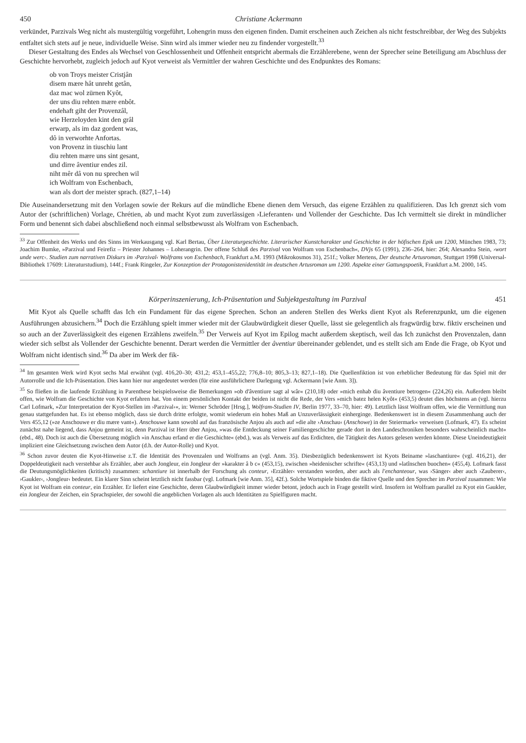450 Christiane Ackermann
verkündet, Parzivals Weg nicht als mustergültig vorgeführt, Lohengrin muss den eigenen finden. Damit erscheinen auch Zeichen als nicht festschreibbar, der Weg des Subjekts entfaltet sich stets auf je neue, individuelle Weise. Sinn wird als immer wieder neu zu findender vorgestellt.<sup>33</sup>
Dieser Gestaltung des Endes als Wechsel von Geschlossenheit und Offenheit entspricht abermals die Erzählerebene, wenn der Sprecher seine Beteiligung am Abschluss der Geschichte hervorhebt, zugleich jedoch auf Kyot verweist als Vermittler der wahren Geschichte und des Endpunktes des Romans:
ob von Troys meister Cristjân
disem mære hât unreht getân,
daz mac wol zürnen Kyôt,
der uns diu rehten mære enbôt.
endehaft giht der Provenzâl,
wie Herzeloyden kint den grâl
erwarp, als im daz gordent was,
dô in verworhte Anfortas.
von Provenz in tiuschiu lant
diu rehten mære uns sint gesant,
und dirre âventiur endes zil.
niht mêr dâ von nu sprechen wil
ich Wolfram von Eschenbach,
wan als dort der meister sprach. (827,1–14)
Die Auseinandersetzung mit den Vorlagen sowie der Rekurs auf die mündliche Ebene dienen dem Versuch, das eigene Erzählen zu qualifizieren. Das Ich grenzt sich vom Autor der (schriftlichen) Vorlage, Chrétien, ab und macht Kyot zum zuverlässigen ›Lieferanten‹ und Vollender der Geschichte. Das Ich vermittelt sie direkt in mündlicher Form und benennt sich dabei abschließend noch einmal selbstbewusst als Wolfram von Eschenbach.
<sup>33</sup> Zur Offenheit des Werks und des Sinns im Werkausgang vgl. Karl Bertau, Über Literaturgeschichte. Literarischer Kunstcharakter und Geschichte in der höfischen Epik um 1200, München 1983, 73; Joachim Bumke, »Parzival und Feirefiz – Priester Johannes – Loherangrin. Der offene Schluß des Parzival von Wolfram von Eschenbach«, DVjs 65 (1991), 236–264, hier: 264; Alexandra Stein, ›wort unde werc‹. Studien zum narrativen Diskurs im ›Parzival‹ Wolframs von Eschenbach, Frankfurt a.M. 1993 (Mikrokosmos 31), 251f.; Volker Mertens, Der deutsche Artusroman, Stuttgart 1998 (Universal-Bibliothek 17609: Literaturstudium), 144f.; Frank Ringeler, Zur Konzeption der Protagonistenidentität im deutschen Artusroman um 1200. Aspekte einer Gattungspoetik, Frankfurt a.M. 2000, 145.
Körperinszenierung, Ich-Präsentation und Subjektgestaltung im Parzival 451
Mit Kyot als Quelle schafft das Ich ein Fundament für das eigene Sprechen. Schon an anderen Stellen des Werks dient Kyot als Referenzpunkt, um die eigenen Ausführungen abzusichern.<sup>34</sup> Doch die Erzählung spielt immer wieder mit der Glaubwürdigkeit dieser Quelle, lässt sie gelegentlich als fragwürdig bzw. fiktiv erscheinen und so auch an der Zuverlässigkeit des eigenen Erzählens zweifeln.<sup>35</sup> Der Verweis auf Kyot im Epilog macht außerdem skeptisch, weil das Ich zunächst den Provenzalen, dann wieder sich selbst als Vollender der Geschichte benennt. Derart werden die Vermittler der âventiur übereinander geblendet, und es stellt sich am Ende die Frage, ob Kyot und Wolfram nicht identisch sind.<sup>36</sup> Da aber im Werk der fik-
<sup>34</sup> Im gesamten Werk wird Kyot sechs Mal erwähnt (vgl. 416,20–30; 431,2; 453,1–455,22; 776,8–10; 805,3–13; 827,1–18). Die Quellenfiktion ist von erheblicher Bedeutung für das Spiel mit der Autorrolle und die Ich-Präsentation. Dies kann hier nur angedeutet werden (für eine ausführlichere Darlegung vgl. Ackermann [wie Anm. 3]).
<sup>35</sup> So fließen in die laufende Erzählung in Parenthese beispielsweise die Bemerkungen »ob d'âventiure sagt al wâr« (210,18) oder »mich enhab diu âventiure betrogen« (224,26) ein. Außerdem bleibt offen, wie Wolfram die Geschichte von Kyot erfahren hat. Von einem persönlichen Kontakt der beiden ist nicht die Rede, der Vers »mich batez helen Kyôt« (453,5) deutet dies höchstens an (vgl. hierzu Carl Lofmark, »Zur Interpretation der Kyot-Stellen im ›Parzival‹«, in: Werner Schröder [Hrsg.], Wolfram-Studien IV, Berlin 1977, 33–70, hier: 49). Letztlich lässt Wolfram offen, wie die Vermittlung nun genau stattgefunden hat. Es ist ebenso möglich, dass sie durch dritte erfolgte, womit wiederum ein hohes Maß an Unzuverlässigkeit einherginge. Bedenkenswert ist in diesem Zusammenhang auch der Vers 455,12 (»ze Anschouwe er diu mære vant«). Anschouwe kann sowohl auf das französische Anjou als auch auf »die alte ›Anschau‹ (Anschowe) in der Steiermark« verweisen (Lofmark, 47). Es scheint zunächst nahe liegend, dass Anjou gemeint ist, denn Parzival ist Herr über Anjou, »was die Entdeckung seiner Familiengeschichte gerade dort in den Landeschroniken besonders wahrscheinlich macht« (ebd., 48). Doch ist auch die Übersetzung möglich »in Anschau erfand er die Geschichte« (ebd.), was als Verweis auf das Erdichten, die Tätigkeit des Autors gelesen werden könnte. Diese Uneindeutigkeit impliziert eine Gleichsetzung zwischen dem Autor (d.h. der Autor-Rolle) und Kyot.
<sup>36</sup> Schon zuvor deuten die Kyot-Hinweise z.T. die Identität des Provenzalen und Wolframs an (vgl. Anm. 35). Diesbezüglich bedenkenswert ist Kyots Beiname »laschantiure« (vgl. 416,21), der Doppeldeutigkeit nach verstehbar als Erzähler, aber auch Jongleur, ein Jongleur der »karakter â b c« (453,15), zwischen »heidenischer schrifte« (453,13) und »latînschen buochen« (455,4). Lofmark fasst die Deutungsmöglichkeiten (kritisch) zusammen: schantiure ist innerhalb der Forschung als conteur, ›Erzähler‹ verstanden worden, aber auch als l'enchanteour, was ›Sänger‹ aber auch ›Zauberer‹, ›Gaukler‹, ›Jongleur‹ bedeutet. Ein klarer Sinn scheint letztlich nicht fassbar (vgl. Lofmark [wie Anm. 35], 42f.). Solche Wortspiele binden die fiktive Quelle und den Sprecher im Parzival zusammen: Wie Kyot ist Wolfram ein conteur, ein Erzähler. Er liefert eine Geschichte, deren Glaubwürdigkeit immer wieder betont, jedoch auch in Frage gestellt wird. Insofern ist Wolfram parallel zu Kyot ein Gaukler, ein Jongleur der Zeichen, ein Sprachspieler, der sowohl die angeblichen Vorlagen als auch Identitäten zu Spielfiguren macht.